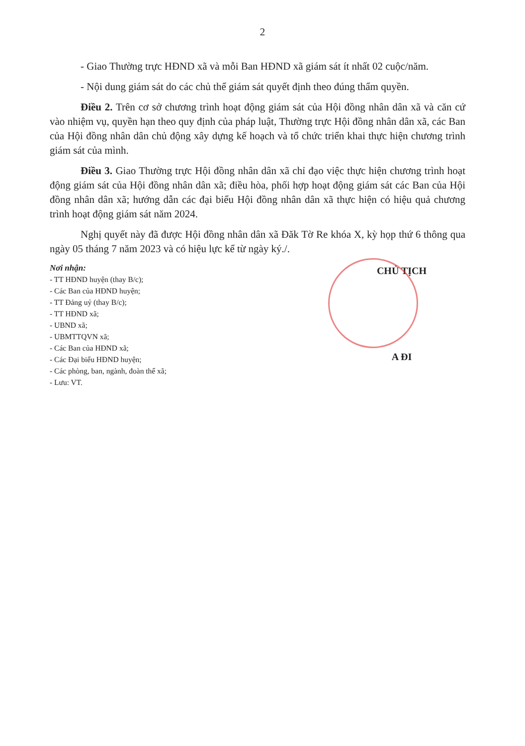2
- Giao Thường trực HĐND xã và mỗi Ban HĐND xã giám sát ít nhất 02 cuộc/năm.
- Nội dung giám sát do các chủ thể giám sát quyết định theo đúng thẩm quyền.
Điều 2. Trên cơ sở chương trình hoạt động giám sát của Hội đồng nhân dân xã và căn cứ vào nhiệm vụ, quyền hạn theo quy định của pháp luật, Thường trực Hội đồng nhân dân xã, các Ban của Hội đồng nhân dân chủ động xây dựng kế hoạch và tổ chức triển khai thực hiện chương trình giám sát của mình.
Điều 3. Giao Thường trực Hội đồng nhân dân xã chỉ đạo việc thực hiện chương trình hoạt động giám sát của Hội đồng nhân dân xã; điều hòa, phối hợp hoạt động giám sát các Ban của Hội đồng nhân dân xã; hướng dẫn các đại biểu Hội đồng nhân dân xã thực hiện có hiệu quả chương trình hoạt động giám sát năm 2024.
Nghị quyết này đã được Hội đồng nhân dân xã Đăk Tờ Re khóa X, kỳ họp thứ 6 thông qua ngày 05 tháng 7 năm 2023 và có hiệu lực kể từ ngày ký./.
Nơi nhận:
- TT HĐND huyện (thay B/c);
- Các Ban của HĐND huyện;
- TT Đảng uỷ (thay B/c);
- TT HĐND xã;
- UBND xã;
- UBMTTQVN xã;
- Các Ban của HĐND xã;
- Các Đại biểu HĐND huyện;
- Các phòng, ban, ngành, đoàn thể xã;
- Lưu: VT.
CHỦ TỊCH
A ĐI